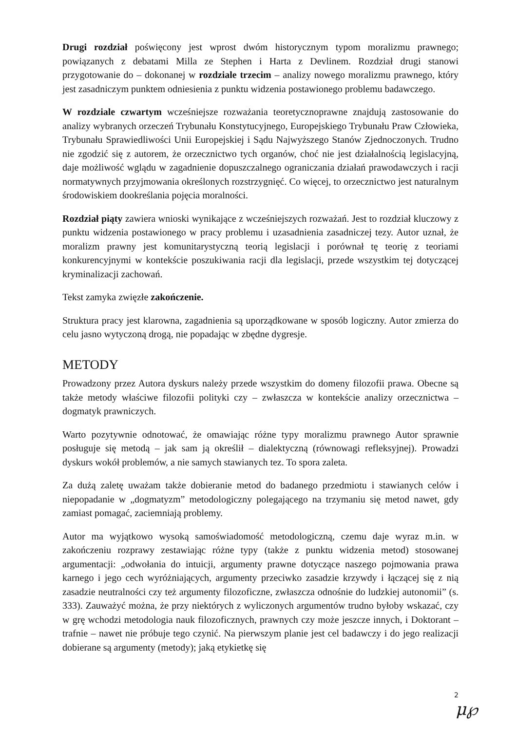Drugi rozdział poświęcony jest wprost dwóm historycznym typom moralizmu prawnego; powiązanych z debatami Milla ze Stephen i Harta z Devlinem. Rozdział drugi stanowi przygotowanie do – dokonanej w rozdziale trzecim – analizy nowego moralizmu prawnego, który jest zasadniczym punktem odniesienia z punktu widzenia postawionego problemu badawczego.
W rozdziale czwartym wcześniejsze rozważania teoretycznoprawne znajdują zastosowanie do analizy wybranych orzeczeń Trybunału Konstytucyjnego, Europejskiego Trybunału Praw Człowieka, Trybunału Sprawiedliwości Unii Europejskiej i Sądu Najwyższego Stanów Zjednoczonych. Trudno nie zgodzić się z autorem, że orzecznictwo tych organów, choć nie jest działalnością legislacyjną, daje możliwość wglądu w zagadnienie dopuszczalnego ograniczania działań prawodawczych i racji normatywnych przyjmowania określonych rozstrzygnięć. Co więcej, to orzecznictwo jest naturalnym środowiskiem dookreślania pojęcia moralności.
Rozdział piąty zawiera wnioski wynikające z wcześniejszych rozważań. Jest to rozdział kluczowy z punktu widzenia postawionego w pracy problemu i uzasadnienia zasadniczej tezy. Autor uznał, że moralizm prawny jest komunitarystyczną teorią legislacji i porównał tę teorię z teoriami konkurencyjnymi w kontekście poszukiwania racji dla legislacji, przede wszystkim tej dotyczącej kryminalizacji zachowań.
Tekst zamyka zwięzłe zakończenie.
Struktura pracy jest klarowna, zagadnienia są uporządkowane w sposób logiczny. Autor zmierza do celu jasno wytyczoną drogą, nie popadając w zbędne dygresje.
METODY
Prowadzony przez Autora dyskurs należy przede wszystkim do domeny filozofii prawa. Obecne są także metody właściwe filozofii polityki czy – zwłaszcza w kontekście analizy orzecznictwa – dogmatyk prawniczych.
Warto pozytywnie odnotować, że omawiając różne typy moralizmu prawnego Autor sprawnie posługuje się metodą – jak sam ją określił – dialektyczną (równowagi refleksyjnej). Prowadzi dyskurs wokół problemów, a nie samych stawianych tez. To spora zaleta.
Za dużą zaletę uważam także dobieranie metod do badanego przedmiotu i stawianych celów i niepopadanie w „dogmatyzm” metodologiczny polegającego na trzymaniu się metod nawet, gdy zamiast pomagać, zaciemniają problemy.
Autor ma wyjątkowo wysoką samoświadomość metodologiczną, czemu daje wyraz m.in. w zakończeniu rozprawy zestawiając różne typy (także z punktu widzenia metod) stosowanej argumentacji: „odwołania do intuicji, argumenty prawne dotyczące naszego pojmowania prawa karnego i jego cech wyróżniających, argumenty przeciwko zasadzie krzywdy i łączącej się z nią zasadzie neutralności czy też argumenty filozoficzne, zwłaszcza odnośnie do ludzkiej autonomii” (s. 333). Zauważyć można, że przy niektórych z wyliczonych argumentów trudno byłoby wskazać, czy w grę wchodzi metodologia nauk filozoficznych, prawnych czy może jeszcze innych, i Doktorant – trafnie – nawet nie próbuje tego czynić. Na pierwszym planie jest cel badawczy i do jego realizacji dobierane są argumenty (metody); jaką etykietkę się
2
μ℘